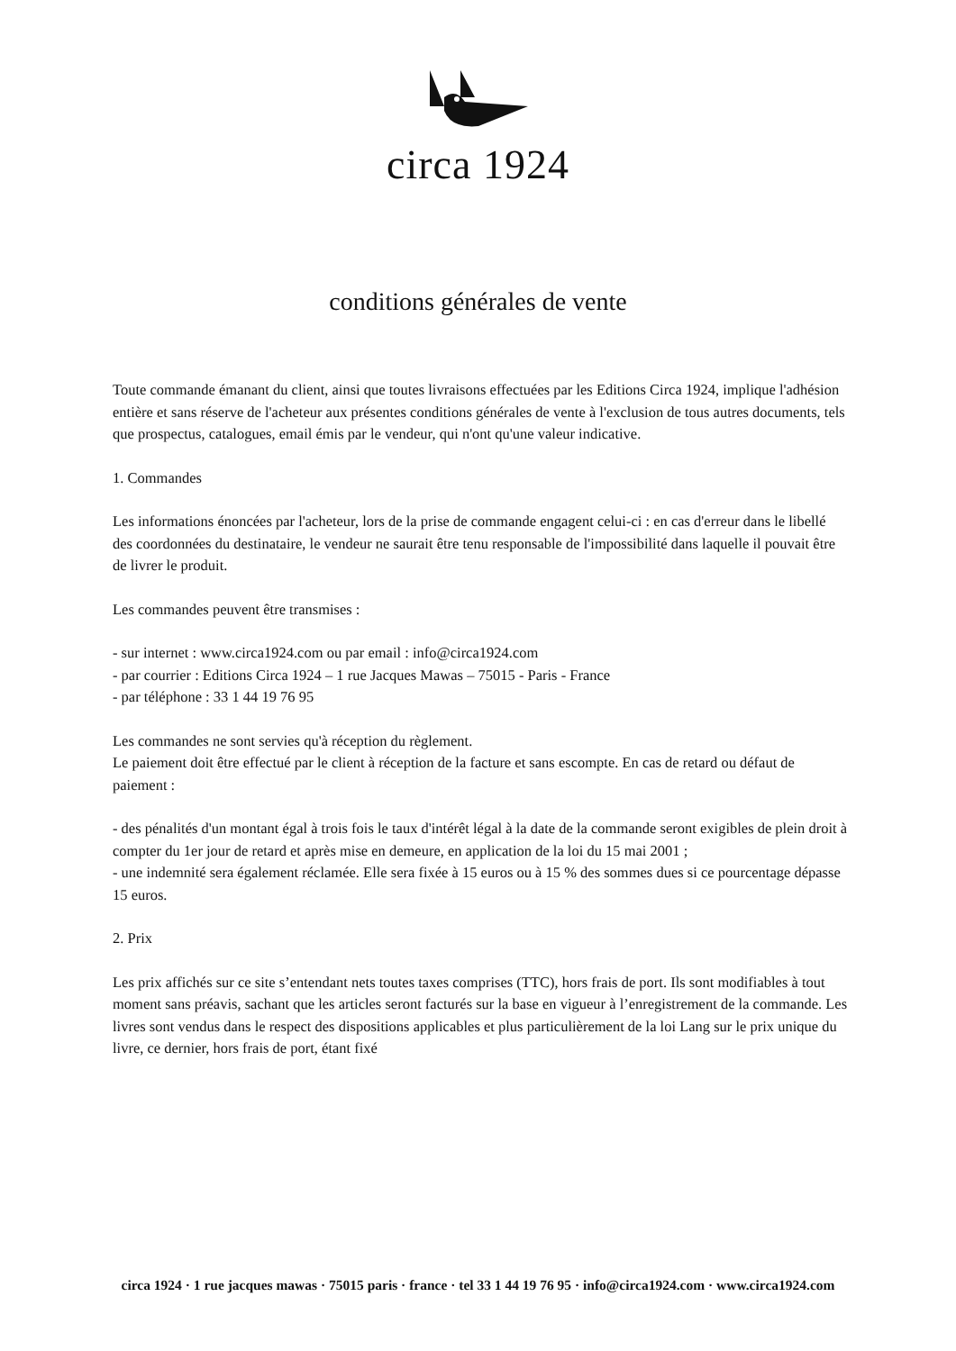circa 1924
conditions générales de vente
Toute commande émanant du client, ainsi que toutes livraisons effectuées par les Editions Circa 1924, implique l'adhésion entière et sans réserve de l'acheteur aux présentes conditions générales de vente à l'exclusion de tous autres documents, tels que prospectus, catalogues, email émis par le vendeur, qui n'ont qu'une valeur indicative.
1. Commandes
Les informations énoncées par l'acheteur, lors de la prise de commande engagent celui-ci : en cas d'erreur dans le libellé des coordonnées du destinataire, le vendeur ne saurait être tenu responsable de l'impossibilité dans laquelle il pouvait être de livrer le produit.
Les commandes peuvent être transmises :
- sur internet : www.circa1924.com ou par email : info@circa1924.com
- par courrier : Editions Circa 1924 – 1 rue Jacques Mawas – 75015 - Paris - France
- par téléphone : 33 1 44 19 76 95
Les commandes ne sont servies qu'à réception du règlement.
Le paiement doit être effectué par le client à réception de la facture et sans escompte. En cas de retard ou défaut de paiement :
- des pénalités d'un montant égal à trois fois le taux d'intérêt légal à la date de la commande seront exigibles de plein droit à compter du 1er jour de retard et après mise en demeure, en application de la loi du 15 mai 2001 ;
- une indemnité sera également réclamée. Elle sera fixée à 15 euros ou à 15 % des sommes dues si ce pourcentage dépasse 15 euros.
2. Prix
Les prix affichés sur ce site s’entendant nets toutes taxes comprises (TTC), hors frais de port. Ils sont modifiables à tout moment sans préavis, sachant que les articles seront facturés sur la base en vigueur à l’enregistrement de la commande. Les livres sont vendus dans le respect des dispositions applicables et plus particulièrement de la loi Lang sur le prix unique du livre, ce dernier, hors frais de port, étant fixé
circa 1924 · 1 rue jacques mawas · 75015 paris · france · tel 33 1 44 19 76 95 · info@circa1924.com · www.circa1924.com